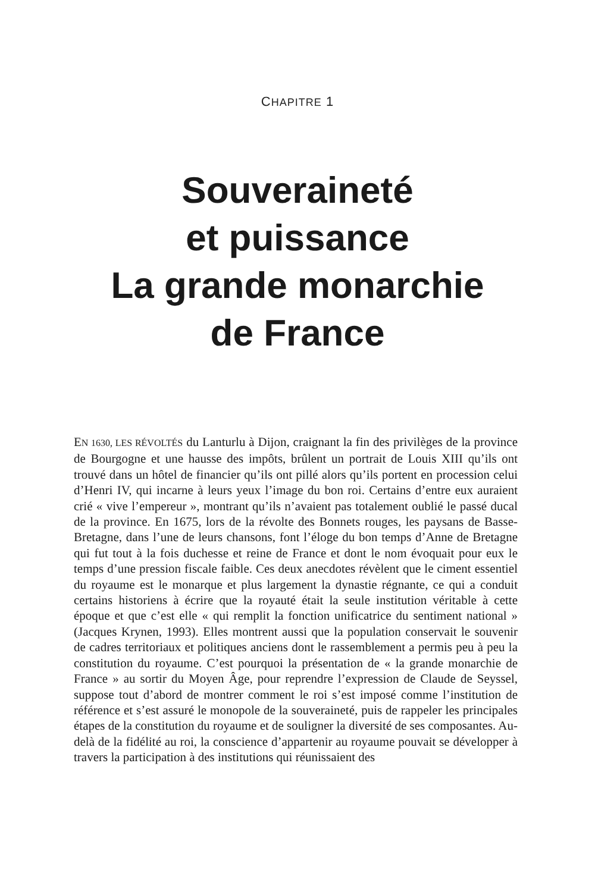CHAPITRE 1
Souveraineté
et puissance
La grande monarchie
de France
EN 1630, LES RÉVOLTÉS du Lanturlu à Dijon, craignant la fin des privilèges de la province de Bourgogne et une hausse des impôts, brûlent un portrait de Louis XIII qu’ils ont trouvé dans un hôtel de financier qu’ils ont pillé alors qu’ils portent en procession celui d’Henri IV, qui incarne à leurs yeux l’image du bon roi. Certains d’entre eux auraient crié « vive l’empereur », montrant qu’ils n’avaient pas totalement oublié le passé ducal de la province. En 1675, lors de la révolte des Bonnets rouges, les paysans de Basse-Bretagne, dans l’une de leurs chansons, font l’éloge du bon temps d’Anne de Bretagne qui fut tout à la fois duchesse et reine de France et dont le nom évoquait pour eux le temps d’une pression fiscale faible. Ces deux anecdotes révèlent que le ciment essentiel du royaume est le monarque et plus largement la dynastie régnante, ce qui a conduit certains historiens à écrire que la royauté était la seule institution véritable à cette époque et que c’est elle « qui remplit la fonction unificatrice du sentiment national » (Jacques Krynen, 1993). Elles montrent aussi que la population conservait le souvenir de cadres territoriaux et politiques anciens dont le rassemblement a permis peu à peu la constitution du royaume. C’est pourquoi la présentation de « la grande monarchie de France » au sortir du Moyen Âge, pour reprendre l’expression de Claude de Seyssel, suppose tout d’abord de montrer comment le roi s’est imposé comme l’institution de référence et s’est assuré le monopole de la souveraineté, puis de rappeler les principales étapes de la constitution du royaume et de souligner la diversité de ses composantes. Au-delà de la fidélité au roi, la conscience d’appartenir au royaume pouvait se développer à travers la participation à des institutions qui réunissaient des